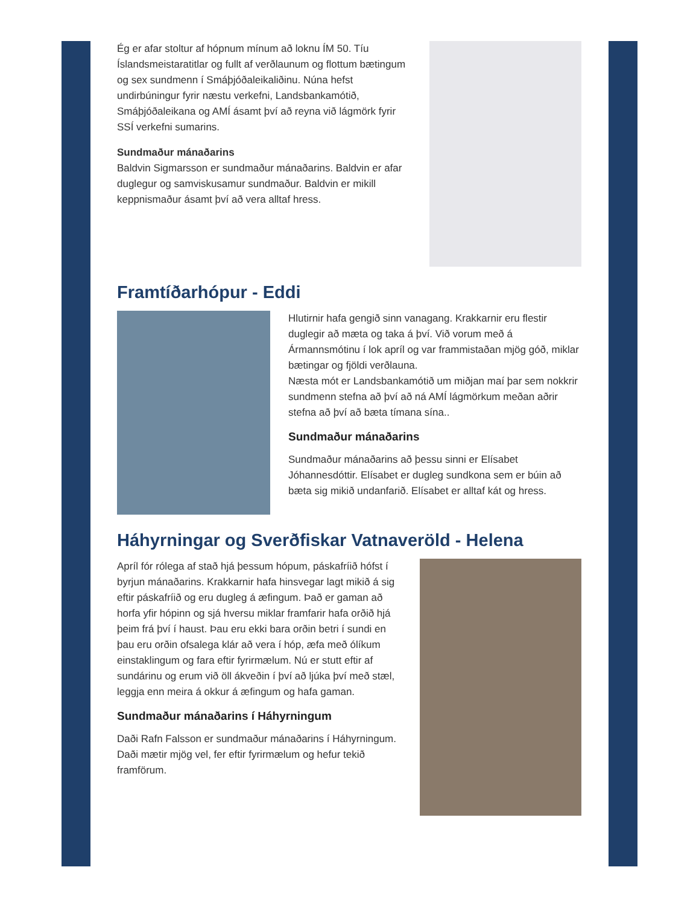Ég er afar stoltur af hópnum mínum að loknu ÍM 50. Tíu Íslandsmeistaratitlar og fullt af verðlaunum og flottum bætingum og sex sundmenn í Smáþjóðaleikaliðinu. Núna hefst undirbúningur fyrir næstu verkefni, Landsbankamótið, Smáþjóðaleikana og AMÍ ásamt því að reyna við lágmörk fyrir SSÍ verkefni sumarins.
Sundmaður mánaðarins
Baldvin Sigmarsson er sundmaður mánaðarins. Baldvin er afar duglegur og samviskusamur sundmaður. Baldvin er mikill keppnismaður ásamt því að vera alltaf hress.
Framtíðarhópur - Eddi
Hlutirnir hafa gengið sinn vanagang. Krakkarnir eru flestir duglegir að mæta og taka á því. Við vorum með á Ármannsmótinu í lok apríl og var frammistaðan mjög góð, miklar bætingar og fjöldi verðlauna.
Næsta mót er Landsbankamótið um miðjan maí þar sem nokkrir sundmenn stefna að því að ná AMÍ lágmörkum meðan aðrir stefna að því að bæta tímana sína..
Sundmaður mánaðarins
Sundmaður mánaðarins að þessu sinni er Elísabet Jóhannesdóttir. Elísabet er dugleg sundkona sem er búin að bæta sig mikið undanfarið. Elísabet er alltaf kát og hress.
Háhyrningar og Sverðfiskar Vatnaveröld - Helena
Apríl fór rólega af stað hjá þessum hópum, páskafríið hófst í byrjun mánaðarins. Krakkarnir hafa hinsvegar lagt mikið á sig eftir páskafríið og eru dugleg á æfingum. Það er gaman að horfa yfir hópinn og sjá hversu miklar framfarir hafa orðið hjá þeim frá því í haust. Þau eru ekki bara orðin betri í sundi en þau eru orðin ofsalega klár að vera í hóp, æfa með ólíkum einstaklingum og fara eftir fyrirmælum. Nú er stutt eftir af sundárinu og erum við öll ákveðin í því að ljúka því með stæl, leggja enn meira á okkur á æfingum og hafa gaman.
Sundmaður mánaðarins í Háhyrningum
Daði Rafn Falsson er sundmaður mánaðarins í Háhyrningum. Daði mætir mjög vel, fer eftir fyrirmælum og hefur tekið framförum.